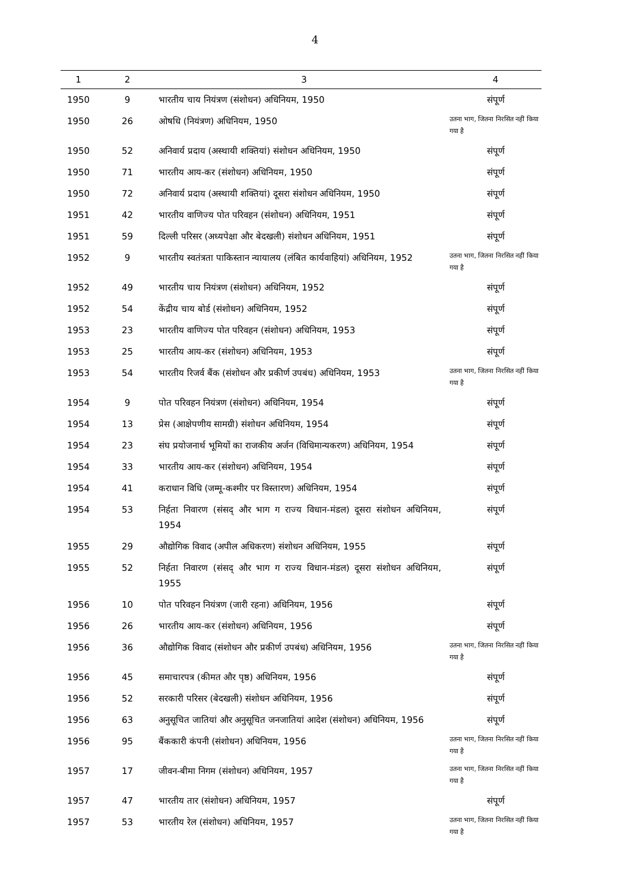4
| 1 | 2 | 3 | 4 |
| --- | --- | --- | --- |
| 1950 | 9 | भारतीय चाय नियंत्रण (संशोधन) अधिनियम, 1950 | संपूर्ण |
| 1950 | 26 | ओषधि (नियंत्रण) अधिनियम, 1950 | उतना भाग, जितना निरसित नहीं किया गया है |
| 1950 | 52 | अनिवार्य प्रदाय (अस्थायी शक्तियां) संशोधन अधिनियम, 1950 | संपूर्ण |
| 1950 | 71 | भारतीय आय-कर (संशोधन) अधिनियम, 1950 | संपूर्ण |
| 1950 | 72 | अनिवार्य प्रदाय (अस्थायी शक्तियां) दूसरा संशोधन अधिनियम, 1950 | संपूर्ण |
| 1951 | 42 | भारतीय वाणिज्य पोत परिवहन (संशोधन) अधिनियम, 1951 | संपूर्ण |
| 1951 | 59 | दिल्ली परिसर (अध्यपेक्षा और बेदखली) संशोधन अधिनियम, 1951 | संपूर्ण |
| 1952 | 9 | भारतीय स्वतंत्रता पाकिस्तान न्यायालय (लंबित कार्यवाहियां) अधिनियम, 1952 | उतना भाग, जितना निरसित नहीं किया गया है |
| 1952 | 49 | भारतीय चाय नियंत्रण (संशोधन) अधिनियम, 1952 | संपूर्ण |
| 1952 | 54 | केंद्रीय चाय बोर्ड (संशोधन) अधिनियम, 1952 | संपूर्ण |
| 1953 | 23 | भारतीय वाणिज्य पोत परिवहन (संशोधन) अधिनियम, 1953 | संपूर्ण |
| 1953 | 25 | भारतीय आय-कर (संशोधन) अधिनियम, 1953 | संपूर्ण |
| 1953 | 54 | भारतीय रिजर्व बैंक (संशोधन और प्रकीर्ण उपबंध) अधिनियम, 1953 | उतना भाग, जितना निरसित नहीं किया गया है |
| 1954 | 9 | पोत परिवहन नियंत्रण (संशोधन) अधिनियम, 1954 | संपूर्ण |
| 1954 | 13 | प्रेस (आक्षेपणीय सामग्री) संशोधन अधिनियम, 1954 | संपूर्ण |
| 1954 | 23 | संघ प्रयोजनार्थ भूमियों का राजकीय अर्जन (विधिमान्यकरण) अधिनियम, 1954 | संपूर्ण |
| 1954 | 33 | भारतीय आय-कर (संशोधन) अधिनियम, 1954 | संपूर्ण |
| 1954 | 41 | कराधान विधि (जम्मू-कश्मीर पर विस्तारण) अधिनियम, 1954 | संपूर्ण |
| 1954 | 53 | निर्हता निवारण (संसद् और भाग ग राज्य विधान-मंडल) दूसरा संशोधन अधिनियम, 1954 | संपूर्ण |
| 1955 | 29 | औद्योगिक विवाद (अपील अधिकरण) संशोधन अधिनियम, 1955 | संपूर्ण |
| 1955 | 52 | निर्हता निवारण (संसद् और भाग ग राज्य विधान-मंडल) दूसरा संशोधन अधिनियम, 1955 | संपूर्ण |
| 1956 | 10 | पोत परिवहन नियंत्रण (जारी रहना) अधिनियम, 1956 | संपूर्ण |
| 1956 | 26 | भारतीय आय-कर (संशोधन) अधिनियम, 1956 | संपूर्ण |
| 1956 | 36 | औद्योगिक विवाद (संशोधन और प्रकीर्ण उपबंध) अधिनियम, 1956 | उतना भाग, जितना निरसित नहीं किया गया है |
| 1956 | 45 | समाचारपत्र (कीमत और पृष्ठ) अधिनियम, 1956 | संपूर्ण |
| 1956 | 52 | सरकारी परिसर (बेदखली) संशोधन अधिनियम, 1956 | संपूर्ण |
| 1956 | 63 | अनुसूचित जातियां और अनुसूचित जनजातियां आदेश (संशोधन) अधिनियम, 1956 | संपूर्ण |
| 1956 | 95 | बैंककारी कंपनी (संशोधन) अधिनियम, 1956 | उतना भाग, जितना निरसित नहीं किया गया है |
| 1957 | 17 | जीवन-बीमा निगम (संशोधन) अधिनियम, 1957 | उतना भाग, जितना निरसित नहीं किया गया है |
| 1957 | 47 | भारतीय तार (संशोधन) अधिनियम, 1957 | संपूर्ण |
| 1957 | 53 | भारतीय रेल (संशोधन) अधिनियम, 1957 | उतना भाग, जितना निरसित नहीं किया गया है |